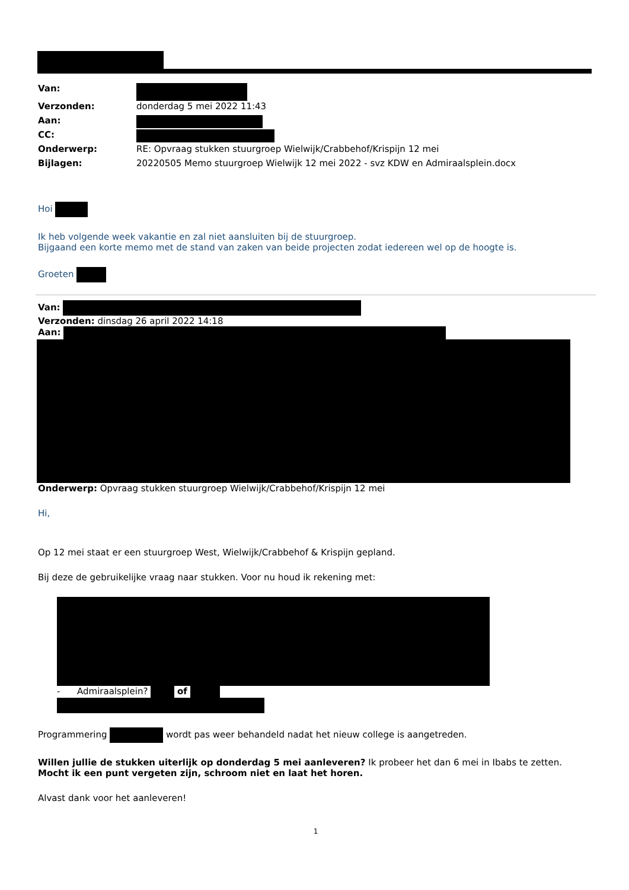| Van: | |
| Verzonden: | donderdag 5 mei 2022 11:43 |
| Aan: | |
| CC: | |
| Onderwerp: | RE: Opvraag stukken stuurgroep Wielwijk/Crabbehof/Krispijn 12 mei |
| Bijlagen: | 20220505 Memo stuurgroep Wielwijk 12 mei 2022 - svz KDW en Admiraalsplein.docx |
Hoi
Ik heb volgende week vakantie en zal niet aansluiten bij de stuurgroep.
Bijgaand een korte memo met de stand van zaken van beide projecten zodat iedereen wel op de hoogte is.
Groeten
Van:
Verzonden: dinsdag 26 april 2022 14:18
Aan:
Onderwerp: Opvraag stukken stuurgroep Wielwijk/Crabbehof/Krispijn 12 mei
Hi,
Op 12 mei staat er een stuurgroep West, Wielwijk/Crabbehof & Krispijn gepland.
Bij deze de gebruikelijke vraag naar stukken. Voor nu houd ik rekening met:
- Admiraalsplein? of
Programmering wordt pas weer behandeld nadat het nieuw college is aangetreden.
Willen jullie de stukken uiterlijk op donderdag 5 mei aanleveren? Ik probeer het dan 6 mei in Ibabs te zetten.
Mocht ik een punt vergeten zijn, schroom niet en laat het horen.
Alvast dank voor het aanleveren!
1